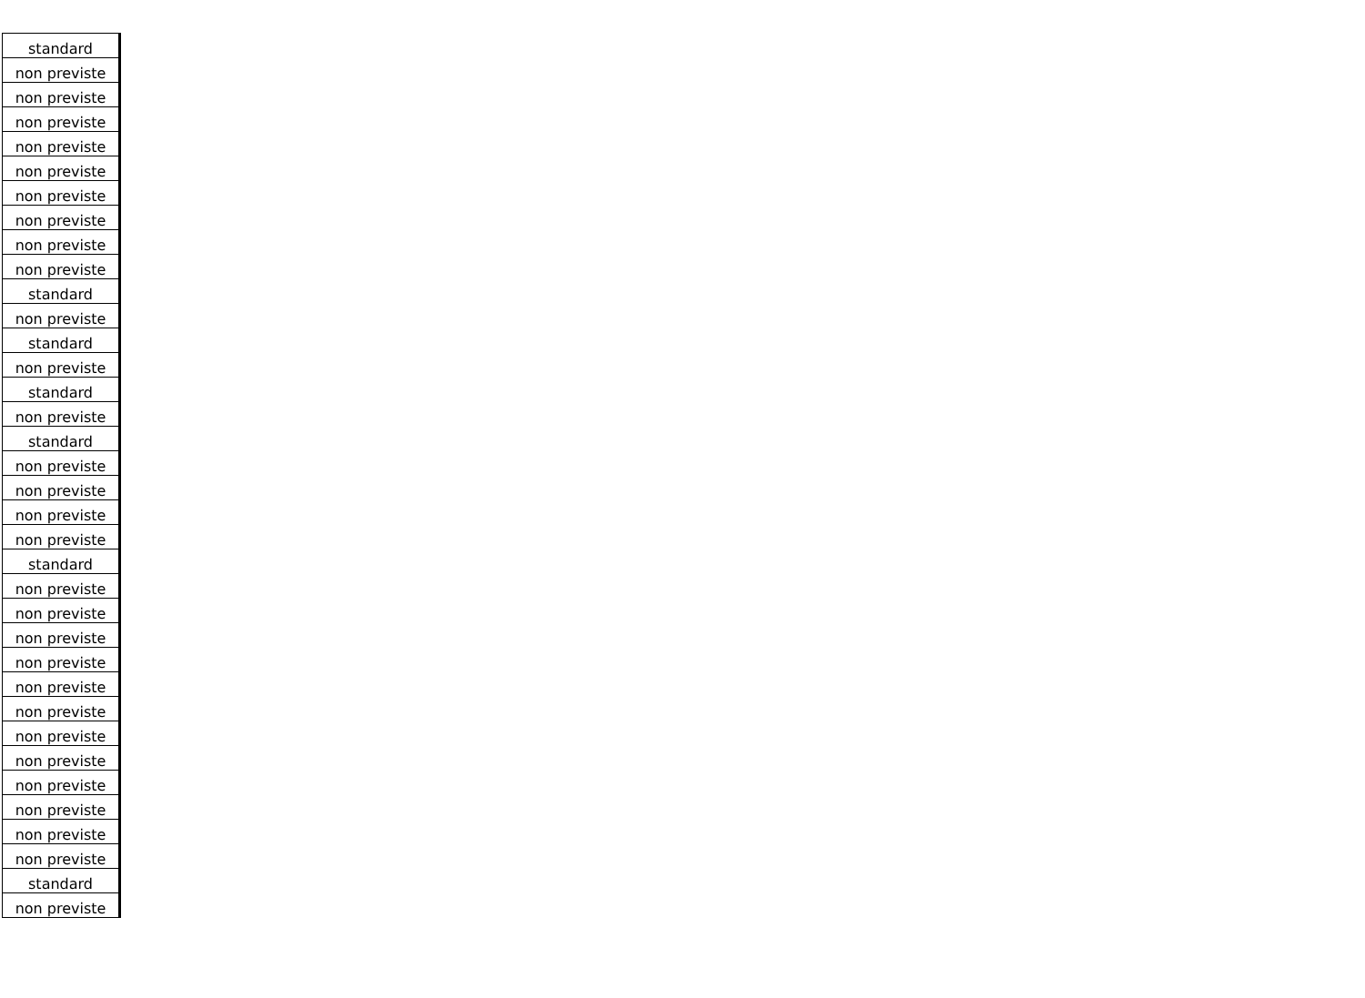| standard |
| non previste |
| non previste |
| non previste |
| non previste |
| non previste |
| non previste |
| non previste |
| non previste |
| non previste |
| standard |
| non previste |
| standard |
| non previste |
| standard |
| non previste |
| standard |
| non previste |
| non previste |
| non previste |
| non previste |
| standard |
| non previste |
| non previste |
| non previste |
| non previste |
| non previste |
| non previste |
| non previste |
| non previste |
| non previste |
| non previste |
| non previste |
| non previste |
| standard |
| non previste |